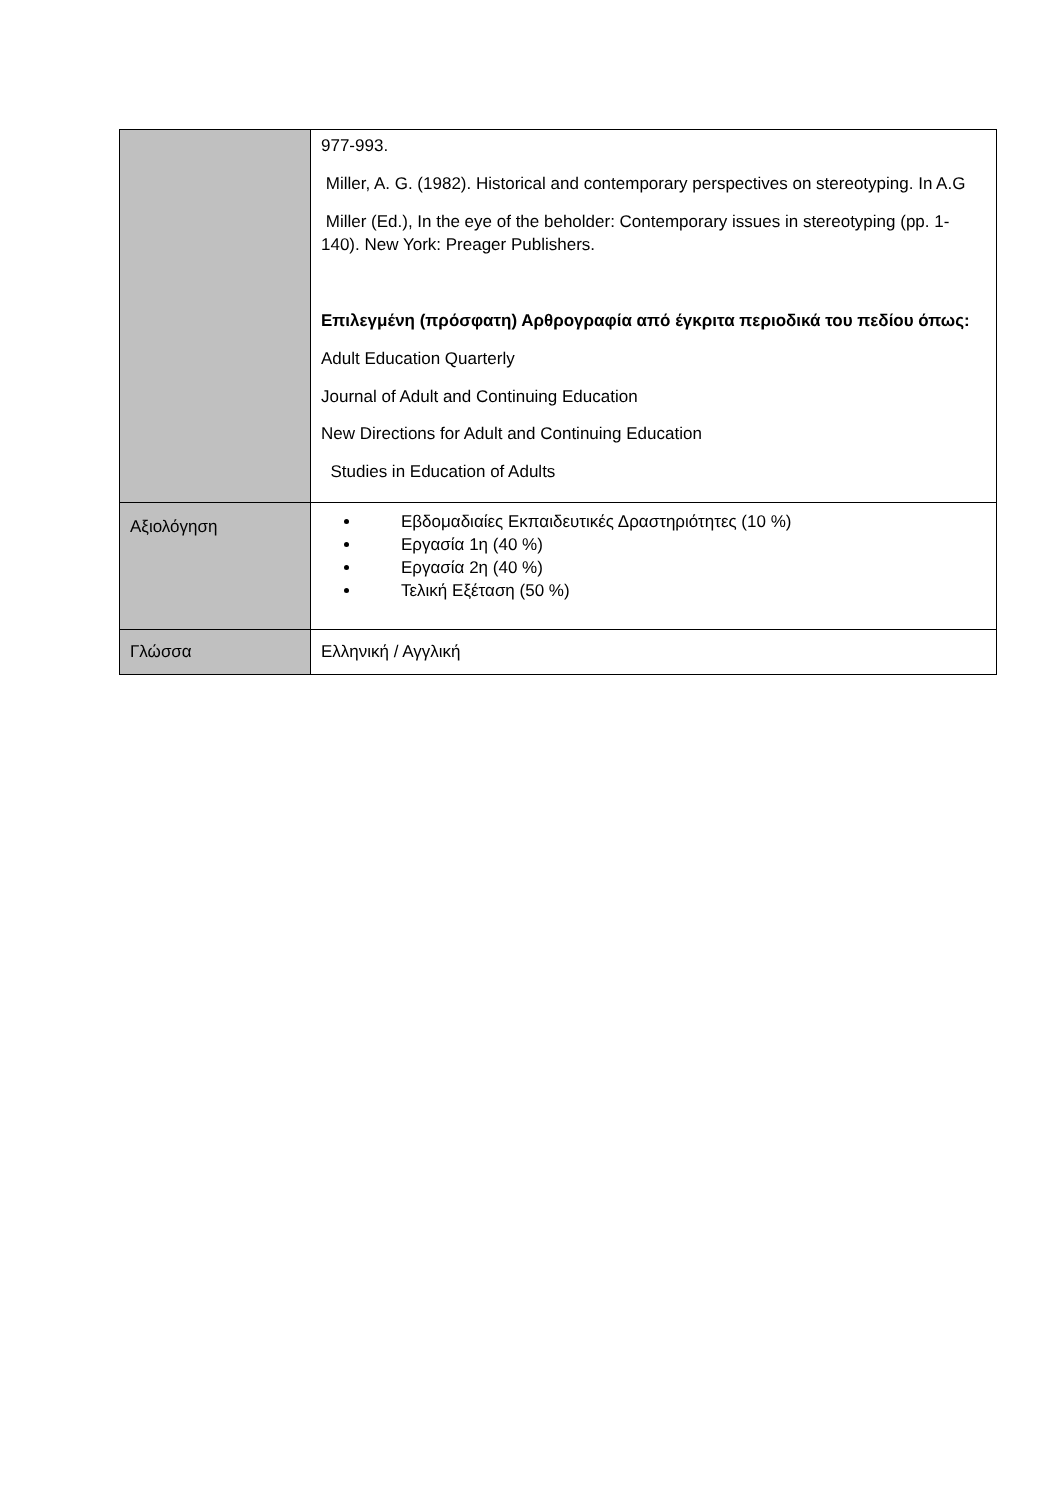| | 977-993. Miller, A. G. (1982). Historical and contemporary perspectives on stereotyping. In A.G Miller (Ed.), In the eye of the beholder: Contemporary issues in stereotyping (pp. 1- 140). New York: Preager Publishers. Επιλεγμένη (πρόσφατη) Αρθρογραφία από έγκριτα περιοδικά του πεδίου όπως: Adult Education Quarterly Journal of Adult and Continuing Education New Directions for Adult and Continuing Education Studies in Education of Adults |
| Αξιολόγηση | Εβδομαδιαίες Εκπαιδευτικές Δραστηριότητες (10 %) Εργασία 1η (40 %) Εργασία 2η (40 %) Τελική Εξέταση (50 %) |
| Γλώσσα | Ελληνική / Αγγλική |